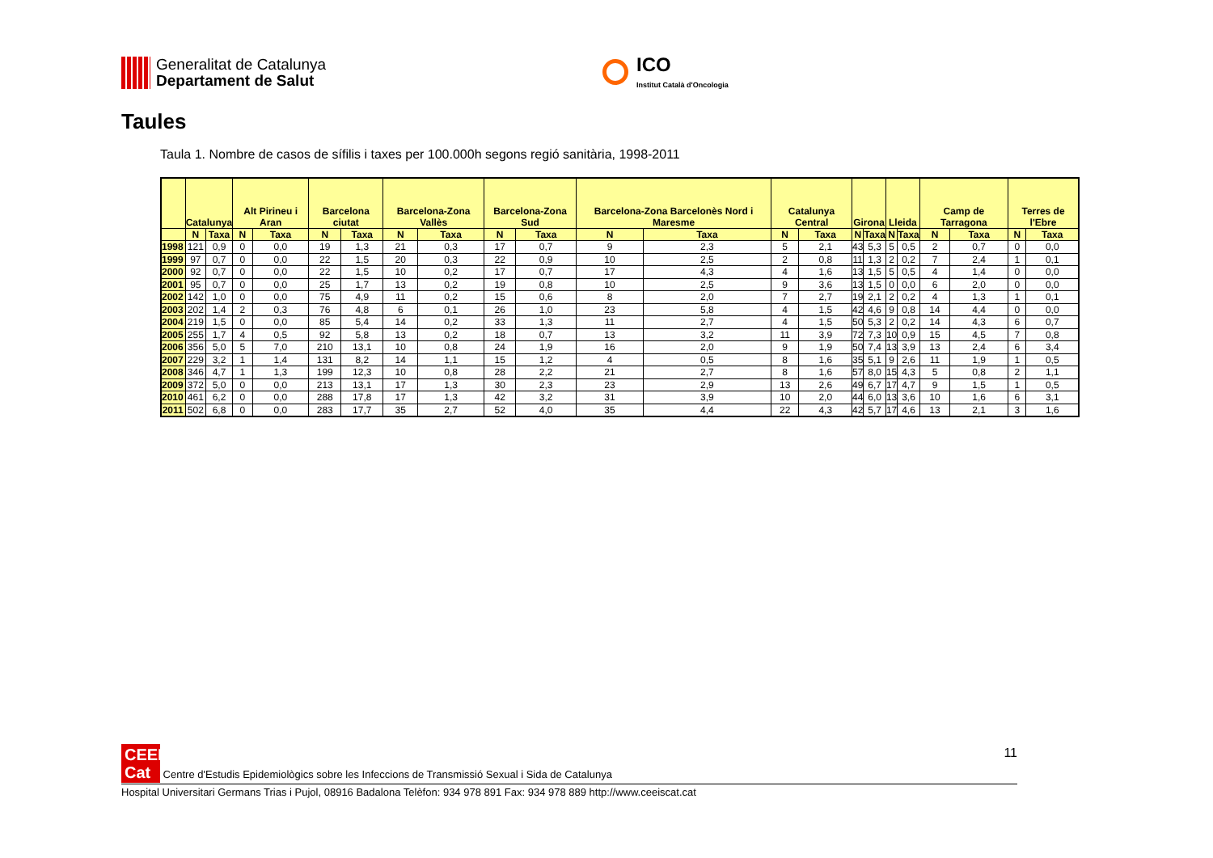Generalitat de Catalunya
Departament de Salut
ICO
Institut Català d'Oncologia
Taules
Taula 1. Nombre de casos de sífilis i taxes per 100.000h segons regió sanitària, 1998-2011
| | Catalunya | | Alt Pirineu i Aran | | Barcelona ciutat | | Barcelona-Zona Vallès | | Barcelona-Zona Sud | | Barcelona-Zona Barcelonès Nord i Maresme | | Catalunya Central | | Girona | | Lleida | | Camp de Tarragona | | Terres de l'Ebre | |
| --- | --- | --- | --- | --- | --- | --- | --- | --- | --- | --- | --- | --- | --- | --- | --- | --- | --- | --- | --- | --- | --- | --- |
| | N | Taxa | N | Taxa | N | Taxa | N | Taxa | N | Taxa | N | Taxa | N | Taxa | N | Taxa | N | Taxa | N | Taxa | N | Taxa |
| 1998 | 121 | 0,9 | 0 | 0,0 | 19 | 1,3 | 21 | 0,3 | 17 | 0,7 | 9 | 2,3 | 5 | 2,1 | 43 | 5,3 | 5 | 0,5 | 2 | 0,7 | 0 | 0,0 |
| 1999 | 97 | 0,7 | 0 | 0,0 | 22 | 1,5 | 20 | 0,3 | 22 | 0,9 | 10 | 2,5 | 2 | 0,8 | 11 | 1,3 | 2 | 0,2 | 7 | 2,4 | 1 | 0,1 |
| 2000 | 92 | 0,7 | 0 | 0,0 | 22 | 1,5 | 10 | 0,2 | 17 | 0,7 | 17 | 4,3 | 4 | 1,6 | 13 | 1,5 | 5 | 0,5 | 4 | 1,4 | 0 | 0,0 |
| 2001 | 95 | 0,7 | 0 | 0,0 | 25 | 1,7 | 13 | 0,2 | 19 | 0,8 | 10 | 2,5 | 9 | 3,6 | 13 | 1,5 | 0 | 0,0 | 6 | 2,0 | 0 | 0,0 |
| 2002 | 142 | 1,0 | 0 | 0,0 | 75 | 4,9 | 11 | 0,2 | 15 | 0,6 | 8 | 2,0 | 7 | 2,7 | 19 | 2,1 | 2 | 0,2 | 4 | 1,3 | 1 | 0,1 |
| 2003 | 202 | 1,4 | 2 | 0,3 | 76 | 4,8 | 6 | 0,1 | 26 | 1,0 | 23 | 5,8 | 4 | 1,5 | 42 | 4,6 | 9 | 0,8 | 14 | 4,4 | 0 | 0,0 |
| 2004 | 219 | 1,5 | 0 | 0,0 | 85 | 5,4 | 14 | 0,2 | 33 | 1,3 | 11 | 2,7 | 4 | 1,5 | 50 | 5,3 | 2 | 0,2 | 14 | 4,3 | 6 | 0,7 |
| 2005 | 255 | 1,7 | 4 | 0,5 | 92 | 5,8 | 13 | 0,2 | 18 | 0,7 | 13 | 3,2 | 11 | 3,9 | 72 | 7,3 | 10 | 0,9 | 15 | 4,5 | 7 | 0,8 |
| 2006 | 356 | 5,0 | 5 | 7,0 | 210 | 13,1 | 10 | 0,8 | 24 | 1,9 | 16 | 2,0 | 9 | 1,9 | 50 | 7,4 | 13 | 3,9 | 13 | 2,4 | 6 | 3,4 |
| 2007 | 229 | 3,2 | 1 | 1,4 | 131 | 8,2 | 14 | 1,1 | 15 | 1,2 | 4 | 0,5 | 8 | 1,6 | 35 | 5,1 | 9 | 2,6 | 11 | 1,9 | 1 | 0,5 |
| 2008 | 346 | 4,7 | 1 | 1,3 | 199 | 12,3 | 10 | 0,8 | 28 | 2,2 | 21 | 2,7 | 8 | 1,6 | 57 | 8,0 | 15 | 4,3 | 5 | 0,8 | 2 | 1,1 |
| 2009 | 372 | 5,0 | 0 | 0,0 | 213 | 13,1 | 17 | 1,3 | 30 | 2,3 | 23 | 2,9 | 13 | 2,6 | 49 | 6,7 | 17 | 4,7 | 9 | 1,5 | 1 | 0,5 |
| 2010 | 461 | 6,2 | 0 | 0,0 | 288 | 17,8 | 17 | 1,3 | 42 | 3,2 | 31 | 3,9 | 10 | 2,0 | 44 | 6,0 | 13 | 3,6 | 10 | 1,6 | 6 | 3,1 |
| 2011 | 502 | 6,8 | 0 | 0,0 | 283 | 17,7 | 35 | 2,7 | 52 | 4,0 | 35 | 4,4 | 22 | 4,3 | 42 | 5,7 | 17 | 4,6 | 13 | 2,1 | 3 | 1,6 |
11
CEEIS Cat Centre d'Estudis Epidemiològics sobre les Infeccions de Transmissió Sexual i Sida de Catalunya
Hospital Universitari Germans Trias i Pujol, 08916 Badalona Telèfon: 934 978 891 Fax: 934 978 889 http://www.ceeiscat.cat